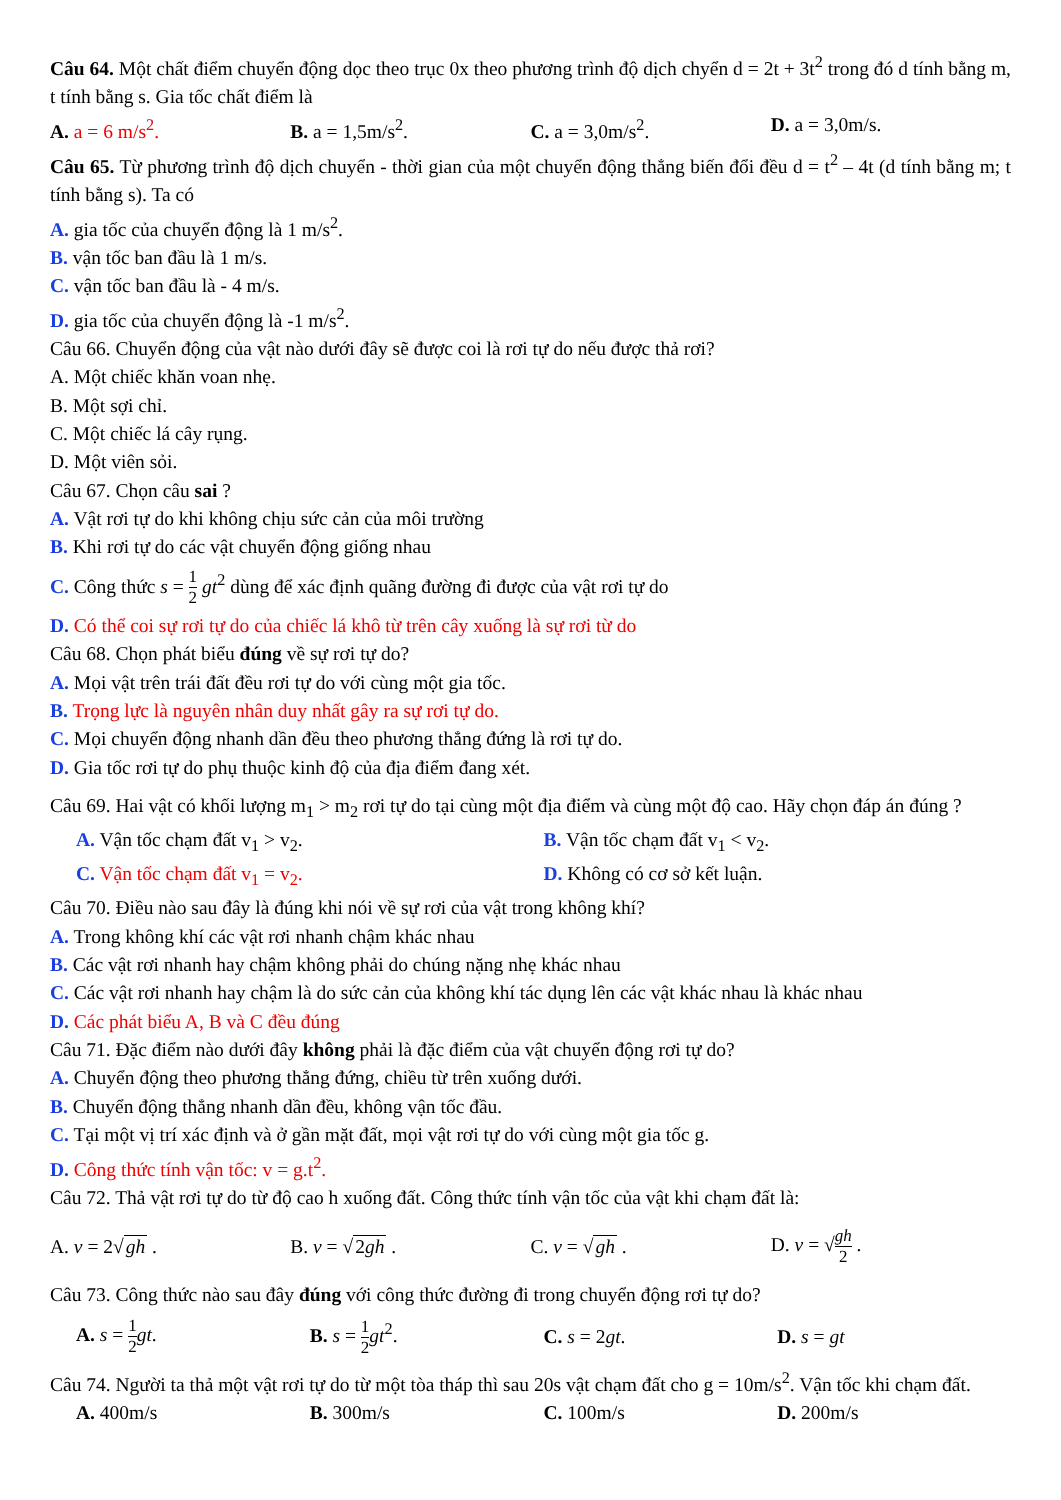Câu 64. Một chất điểm chuyển động dọc theo trục 0x theo phương trình độ dịch chyển d = 2t + 3t<sup>2</sup> trong đó d tính bằng m, t tính bằng s. Gia tốc chất điểm là
A. a = 6 m/s<sup>2</sup>. B. a = 1,5m/s<sup>2</sup>. C. a = 3,0m/s<sup>2</sup>. D. a = 3,0m/s.
Câu 65. Từ phương trình độ dịch chuyển - thời gian của một chuyển động thẳng biến đổi đều d = t<sup>2</sup> – 4t (d tính bằng m; t tính bằng s). Ta có
A. gia tốc của chuyển động là 1 m/s<sup>2</sup>.
B. vận tốc ban đầu là 1 m/s.
C. vận tốc ban đầu là - 4 m/s.
D. gia tốc của chuyển động là -1 m/s<sup>2</sup>.
Câu 66. Chuyển động của vật nào dưới đây sẽ được coi là rơi tự do nếu được thả rơi?
A. Một chiếc khăn voan nhẹ.
B. Một sợi chỉ.
C. Một chiếc lá cây rụng.
D. Một viên sỏi.
Câu 67. Chọn câu sai ?
A. Vật rơi tự do khi không chịu sức cản của môi trường
B. Khi rơi tự do các vật chuyển động giống nhau
C. Công thức s = 1 2 gt<sup>2</sup> dùng để xác định quãng đường đi được của vật rơi tự do
D. Có thể coi sự rơi tự do của chiếc lá khô từ trên cây xuống là sự rơi từ do
Câu 68. Chọn phát biểu đúng về sự rơi tự do?
A. Mọi vật trên trái đất đều rơi tự do với cùng một gia tốc.
B. Trọng lực là nguyên nhân duy nhất gây ra sự rơi tự do.
C. Mọi chuyển động nhanh dần đều theo phương thẳng đứng là rơi tự do.
D. Gia tốc rơi tự do phụ thuộc kinh độ của địa điểm đang xét.
Câu 69. Hai vật có khối lượng m<sub>1</sub> > m<sub>2</sub> rơi tự do tại cùng một địa điểm và cùng một độ cao. Hãy chọn đáp án đúng ?
A. Vận tốc chạm đất v<sub>1</sub> > v<sub>2</sub>. B. Vận tốc chạm đất v<sub>1</sub> < v<sub>2</sub>.
C. Vận tốc chạm đất v<sub>1</sub> = v<sub>2</sub>. D. Không có cơ sở kết luận.
Câu 70. Điều nào sau đây là đúng khi nói về sự rơi của vật trong không khí?
A. Trong không khí các vật rơi nhanh chậm khác nhau
B. Các vật rơi nhanh hay chậm không phải do chúng nặng nhẹ khác nhau
C. Các vật rơi nhanh hay chậm là do sức cản của không khí tác dụng lên các vật khác nhau là khác nhau
D. Các phát biểu A, B và C đều đúng
Câu 71. Đặc điểm nào dưới đây không phải là đặc điểm của vật chuyển động rơi tự do?
A. Chuyển động theo phương thẳng đứng, chiều từ trên xuống dưới.
B. Chuyển động thẳng nhanh dần đều, không vận tốc đầu.
C. Tại một vị trí xác định và ở gần mặt đất, mọi vật rơi tự do với cùng một gia tốc g.
D. Công thức tính vận tốc: v = g.t<sup>2</sup>.
Câu 72. Thả vật rơi tự do từ độ cao h xuống đất. Công thức tính vận tốc của vật khi chạm đất là:
A. v = 2√gh . B. v = √2gh . C. v = √gh . D. v = √gh 2 .
Câu 73. Công thức nào sau đây đúng với công thức đường đi trong chuyển động rơi tự do?
A. s = 1 2 gt. B. s = 1 2 gt<sup>2</sup>. C. s = 2gt. D. s = gt
Câu 74. Người ta thả một vật rơi tự do từ một tòa tháp thì sau 20s vật chạm đất cho g = 10m/s<sup>2</sup>. Vận tốc khi chạm đất.
A. 400m/s B. 300m/s C. 100m/s D. 200m/s